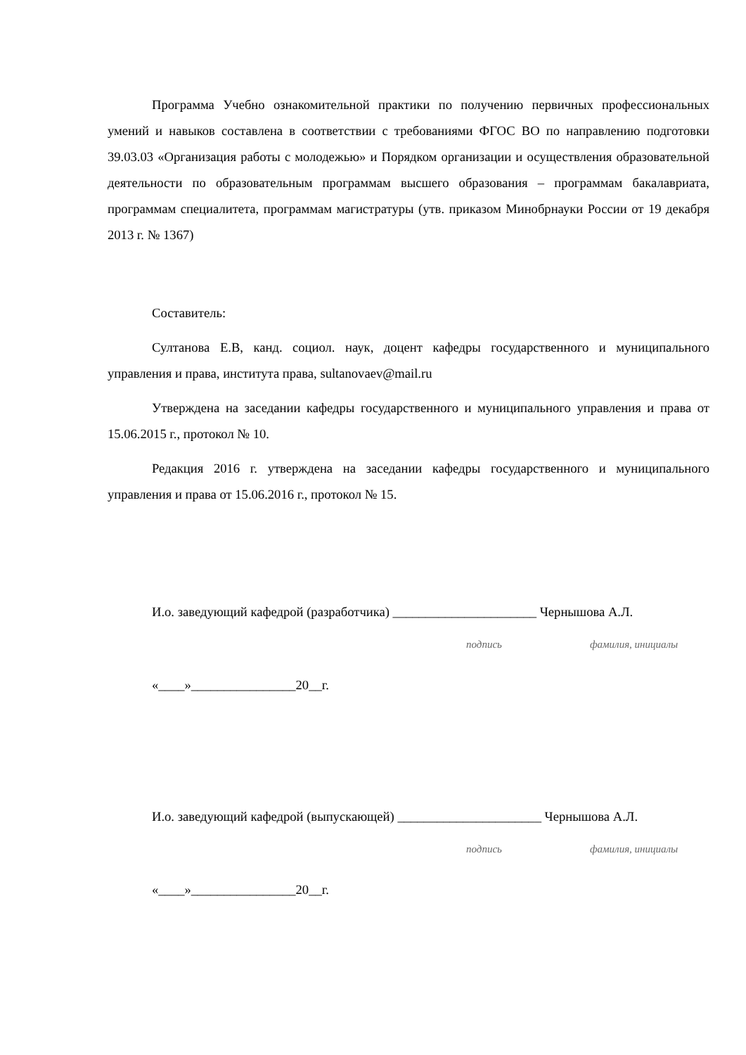Программа Учебно ознакомительной практики по получению первичных профессиональных умений и навыков составлена в соответствии с требованиями ФГОС ВО по направлению подготовки 39.03.03 «Организация работы с молодежью» и Порядком организации и осуществления образовательной деятельности по образовательным программам высшего образования – программам бакалавриата, программам специалитета, программам магистратуры (утв. приказом Минобрнауки России от 19 декабря 2013 г. № 1367)
Составитель:
Султанова Е.В, канд. социол. наук, доцент кафедры государственного и муниципального управления и права, института права, sultanovaev@mail.ru
Утверждена на заседании кафедры государственного и муниципального управления и права от 15.06.2015 г., протокол № 10.
Редакция 2016 г. утверждена на заседании кафедры государственного и муниципального управления и права от 15.06.2016 г., протокол № 15.
И.о. заведующий кафедрой (разработчика) ______________________ Чернышова А.Л.
подпись фамилия, инициалы
«____»________________20__г.
И.о. заведующий кафедрой (выпускающей) ______________________ Чернышова А.Л.
подпись фамилия, инициалы
«____»________________20__г.